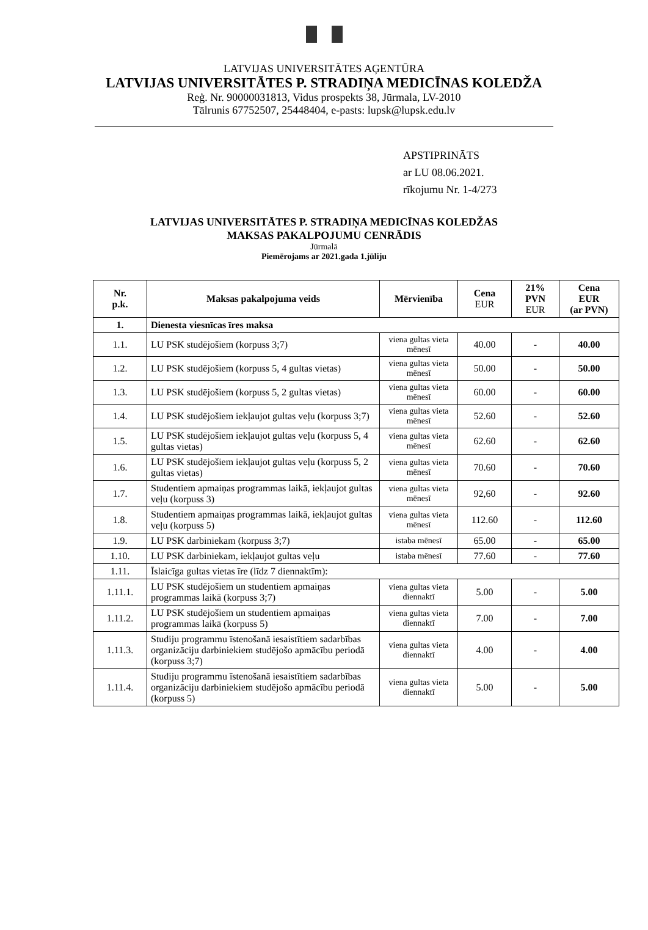LATVIJAS UNIVERSITĀTES AĢENTŪRA
LATVIJAS UNIVERSITĀTES P. STRADIŅA MEDICĪNAS KOLEDŽA
Reģ. Nr. 90000031813, Vidus prospekts 38, Jūrmala, LV-2010
Tālrunis 67752507, 25448404, e-pasts: lupsk@lupsk.edu.lv
APSTIPRINĀTS
ar LU 08.06.2021.
rīkojumu Nr. 1-4/273
LATVIJAS UNIVERSITĀTES P. STRADIŅA MEDICĪNAS KOLEDŽAS
MAKSAS PAKALPOJUMU CENRĀDIS
Jūrmalā
Piemērojams ar 2021.gada 1.jūliju
| Nr. p.k. | Maksas pakalpojuma veids | Mērvienība | Cena EUR | 21% PVN EUR | Cena EUR (ar PVN) |
| --- | --- | --- | --- | --- | --- |
| 1. | Dienesta viesnīcas īres maksa | | | | |
| 1.1. | LU PSK studējošiem (korpuss 3;7) | viena gultas vieta mēnesī | 40.00 | - | 40.00 |
| 1.2. | LU PSK studējošiem (korpuss 5, 4 gultas vietas) | viena gultas vieta mēnesī | 50.00 | - | 50.00 |
| 1.3. | LU PSK studējošiem (korpuss 5, 2 gultas vietas) | viena gultas vieta mēnesī | 60.00 | - | 60.00 |
| 1.4. | LU PSK studējošiem iekļaujot gultas veļu (korpuss 3;7) | viena gultas vieta mēnesī | 52.60 | - | 52.60 |
| 1.5. | LU PSK studējošiem iekļaujot gultas veļu (korpuss 5, 4 gultas vietas) | viena gultas vieta mēnesī | 62.60 | - | 62.60 |
| 1.6. | LU PSK studējošiem iekļaujot gultas veļu (korpuss 5, 2 gultas vietas) | viena gultas vieta mēnesī | 70.60 | - | 70.60 |
| 1.7. | Studentiem apmaiņas programmas laikā, iekļaujot gultas veļu (korpuss 3) | viena gultas vieta mēnesī | 92,60 | - | 92.60 |
| 1.8. | Studentiem apmaiņas programmas laikā, iekļaujot gultas veļu (korpuss 5) | viena gultas vieta mēnesī | 112.60 | - | 112.60 |
| 1.9. | LU PSK darbiniekam (korpuss 3;7) | istaba mēnesī | 65.00 | - | 65.00 |
| 1.10. | LU PSK darbiniekam, iekļaujot gultas veļu | istaba mēnesī | 77.60 | - | 77.60 |
| 1.11. | Īslaicīga gultas vietas īre (līdz 7 diennaktīm): | | | | |
| 1.11.1. | LU PSK studējošiem un studentiem apmaiņas programmas laikā (korpuss 3;7) | viena gultas vieta diennaktī | 5.00 | - | 5.00 |
| 1.11.2. | LU PSK studējošiem un studentiem apmaiņas programmas laikā (korpuss 5) | viena gultas vieta diennaktī | 7.00 | - | 7.00 |
| 1.11.3. | Studiju programmu īstenošanā iesaistītiem sadarbības organizāciju darbiniekiem studējošo apmācību periodā (korpuss 3;7) | viena gultas vieta diennaktī | 4.00 | - | 4.00 |
| 1.11.4. | Studiju programmu īstenošanā iesaistītiem sadarbības organizāciju darbiniekiem studējošo apmācību periodā (korpuss 5) | viena gultas vieta diennaktī | 5.00 | - | 5.00 |